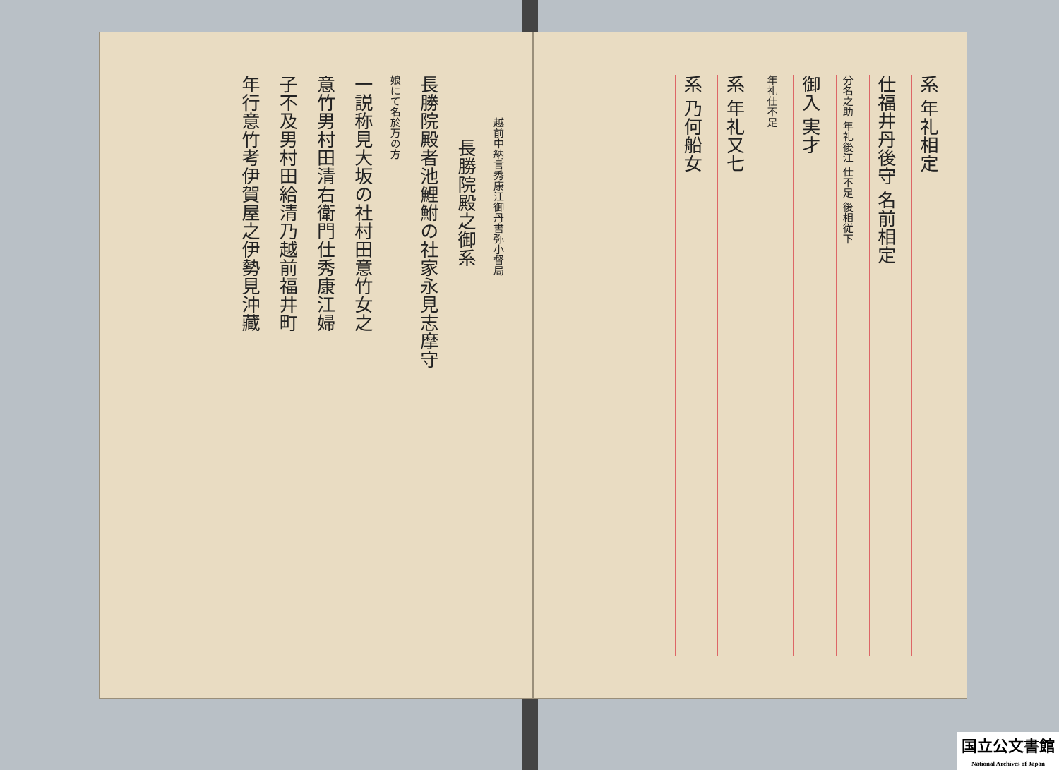越前中納言秀康江御丹書弥小督局
長勝院殿之御系
長勝院殿者池鯉鮒の社家永見志摩守
娘にて名於万の方
一説称見大坂の社村田意竹女之
意竹男村田清右衛門仕秀康江婦
子不及男村田給清乃越前福井町
年行意竹考伊賀屋之伊勢見沖藏
系 年礼相定
仕福井丹後守 名前相定
分名之助 年礼後江 仕不足 後相従下
御入 実才
年礼仕不足
系 年礼又七
系 乃何船女
国立公文書館
National Archives of Japan